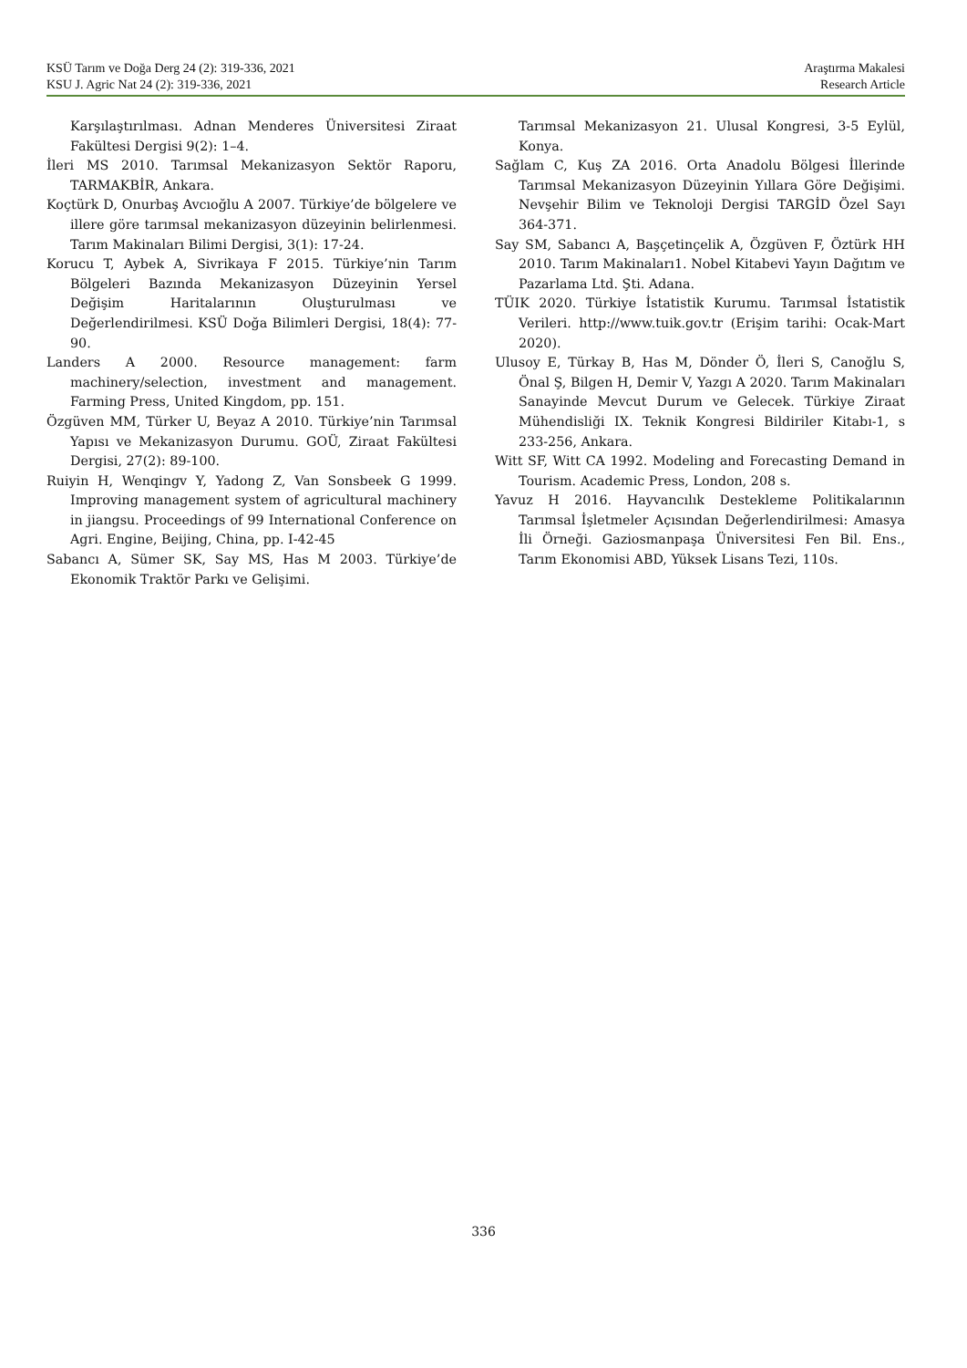KSÜ Tarım ve Doğa Derg 24 (2): 319-336, 2021 Araştırma Makalesi
KSU J. Agric Nat 24 (2): 319-336, 2021 Research Article
Karşılaştırılması. Adnan Menderes Üniversitesi Ziraat Fakültesi Dergisi 9(2): 1–4.
İleri MS 2010. Tarımsal Mekanizasyon Sektör Raporu, TARMAKBİR, Ankara.
Koçtürk D, Onurbaş Avcıoğlu A 2007. Türkiye’de bölgelere ve illere göre tarımsal mekanizasyon düzeyinin belirlenmesi. Tarım Makinaları Bilimi Dergisi, 3(1): 17-24.
Korucu T, Aybek A, Sivrikaya F 2015. Türkiye’nin Tarım Bölgeleri Bazında Mekanizasyon Düzeyinin Yersel Değişim Haritalarının Oluşturulması ve Değerlendirilmesi. KSÜ Doğa Bilimleri Dergisi, 18(4): 77-90.
Landers A 2000. Resource management: farm machinery/selection, investment and management. Farming Press, United Kingdom, pp. 151.
Özgüven MM, Türker U, Beyaz A 2010. Türkiye’nin Tarımsal Yapısı ve Mekanizasyon Durumu. GOÜ, Ziraat Fakültesi Dergisi, 27(2): 89-100.
Ruiyin H, Wenqingv Y, Yadong Z, Van Sonsbeek G 1999. Improving management system of agricultural machinery in jiangsu. Proceedings of 99 International Conference on Agri. Engine, Beijing, China, pp. I-42-45
Sabancı A, Sümer SK, Say MS, Has M 2003. Türkiye’de Ekonomik Traktör Parkı ve Gelişimi.
Tarımsal Mekanizasyon 21. Ulusal Kongresi, 3-5 Eylül, Konya.
Sağlam C, Kuş ZA 2016. Orta Anadolu Bölgesi İllerinde Tarımsal Mekanizasyon Düzeyinin Yıllara Göre Değişimi. Nevşehir Bilim ve Teknoloji Dergisi TARGİD Özel Sayı 364-371.
Say SM, Sabancı A, Başçetinçelik A, Özgüven F, Öztürk HH 2010. Tarım Makinaları1. Nobel Kitabevi Yayın Dağıtım ve Pazarlama Ltd. Şti. Adana.
TÜIK 2020. Türkiye İstatistik Kurumu. Tarımsal İstatistik Verileri. http://www.tuik.gov.tr (Erişim tarihi: Ocak-Mart 2020).
Ulusoy E, Türkay B, Has M, Dönder Ö, İleri S, Canoğlu S, Önal Ş, Bilgen H, Demir V, Yazgı A 2020. Tarım Makinaları Sanayinde Mevcut Durum ve Gelecek. Türkiye Ziraat Mühendisliği IX. Teknik Kongresi Bildiriler Kitabı-1, s 233-256, Ankara.
Witt SF, Witt CA 1992. Modeling and Forecasting Demand in Tourism. Academic Press, London, 208 s.
Yavuz H 2016. Hayvancılık Destekleme Politikalarının Tarımsal İşletmeler Açısından Değerlendirilmesi: Amasya İli Örneği. Gaziosmanpaşa Üniversitesi Fen Bil. Ens., Tarım Ekonomisi ABD, Yüksek Lisans Tezi, 110s.
336